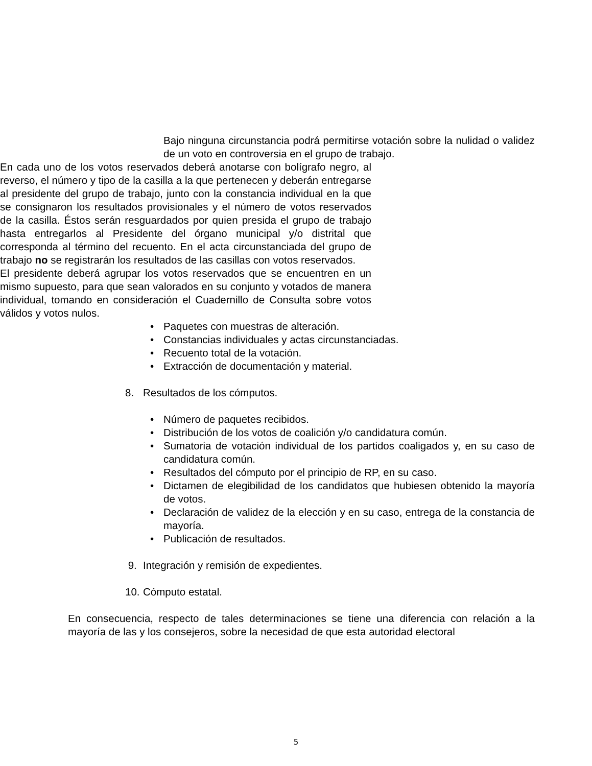Bajo ninguna circunstancia podrá permitirse votación sobre la nulidad o validez de un voto en controversia en el grupo de trabajo.
En cada uno de los votos reservados deberá anotarse con bolígrafo negro, al reverso, el número y tipo de la casilla a la que pertenecen y deberán entregarse al presidente del grupo de trabajo, junto con la constancia individual en la que se consignaron los resultados provisionales y el número de votos reservados de la casilla. Éstos serán resguardados por quien presida el grupo de trabajo hasta entregarlos al Presidente del órgano municipal y/o distrital que corresponda al término del recuento. En el acta circunstanciada del grupo de trabajo no se registrarán los resultados de las casillas con votos reservados.
El presidente deberá agrupar los votos reservados que se encuentren en un mismo supuesto, para que sean valorados en su conjunto y votados de manera individual, tomando en consideración el Cuadernillo de Consulta sobre votos válidos y votos nulos.
• Paquetes con muestras de alteración.
• Constancias individuales y actas circunstanciadas.
• Recuento total de la votación.
• Extracción de documentación y material.
8. Resultados de los cómputos.
• Número de paquetes recibidos.
• Distribución de los votos de coalición y/o candidatura común.
• Sumatoria de votación individual de los partidos coaligados y, en su caso de candidatura común.
• Resultados del cómputo por el principio de RP, en su caso.
• Dictamen de elegibilidad de los candidatos que hubiesen obtenido la mayoría de votos.
• Declaración de validez de la elección y en su caso, entrega de la constancia de mayoría.
• Publicación de resultados.
9. Integración y remisión de expedientes.
10. Cómputo estatal.
En consecuencia, respecto de tales determinaciones se tiene una diferencia con relación a la mayoría de las y los consejeros, sobre la necesidad de que esta autoridad electoral
5